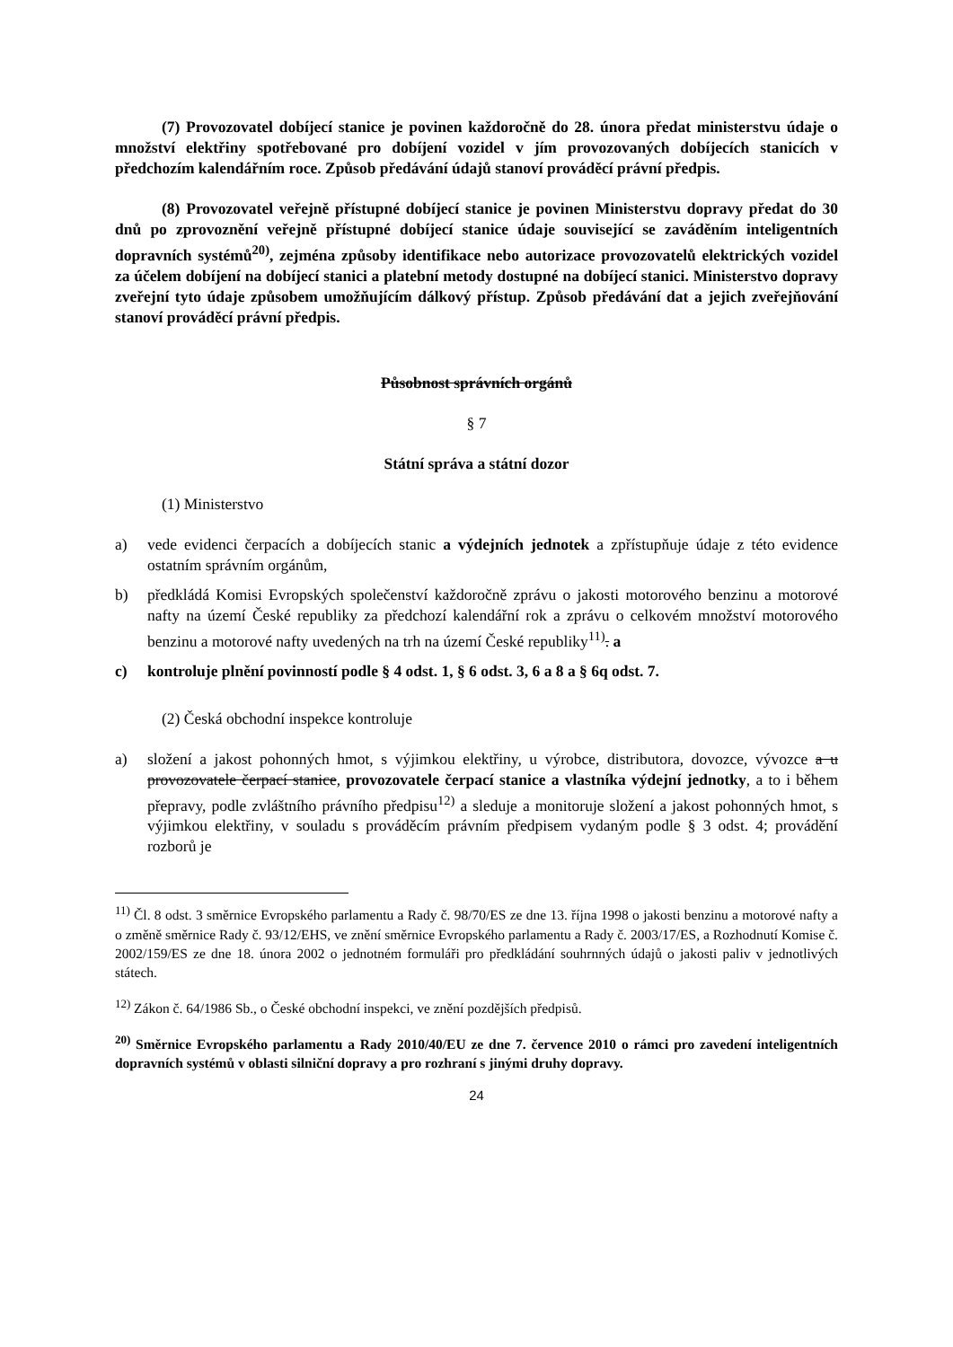(7) Provozovatel dobíjecí stanice je povinen každoročně do 28. února předat ministerstvu údaje o množství elektřiny spotřebované pro dobíjení vozidel v jím provozovaných dobíjecích stanicích v předchozím kalendářním roce. Způsob předávání údajů stanoví prováděcí právní předpis.
(8) Provozovatel veřejně přístupné dobíjecí stanice je povinen Ministerstvu dopravy předat do 30 dnů po zprovoznění veřejně přístupné dobíjecí stanice údaje související se zaváděním inteligentních dopravních systémů<sup>20)</sup>, zejména způsoby identifikace nebo autorizace provozovatelů elektrických vozidel za účelem dobíjení na dobíjecí stanici a platební metody dostupné na dobíjecí stanici. Ministerstvo dopravy zveřejní tyto údaje způsobem umožňujícím dálkový přístup. Způsob předávání dat a jejich zveřejňování stanoví prováděcí právní předpis.
Působnost správních orgánů
§ 7
Státní správa a státní dozor
(1) Ministerstvo
a) vede evidenci čerpacích a dobíjecích stanic a výdejních jednotek a zpřístupňuje údaje z této evidence ostatním správním orgánům,
b) předkládá Komisi Evropských společenství každoročně zprávu o jakosti motorového benzinu a motorové nafty na území České republiky za předchozí kalendářní rok a zprávu o celkovém množství motorového benzinu a motorové nafty uvedených na trh na území České republiky<sup>11)</sup>. a
c) kontroluje plnění povinností podle § 4 odst. 1, § 6 odst. 3, 6 a 8 a § 6q odst. 7.
(2) Česká obchodní inspekce kontroluje
a) složení a jakost pohonných hmot, s výjimkou elektřiny, u výrobce, distributora, dovozce, vývozce a u provozovatele čerpací stanice, provozovatele čerpací stanice a vlastníka výdejní jednotky, a to i během přepravy, podle zvláštního právního předpisu<sup>12)</sup> a sleduje a monitoruje složení a jakost pohonných hmot, s výjimkou elektřiny, v souladu s prováděcím právním předpisem vydaným podle § 3 odst. 4; provádění rozborů je
<sup>11)</sup> Čl. 8 odst. 3 směrnice Evropského parlamentu a Rady č. 98/70/ES ze dne 13. října 1998 o jakosti benzinu a motorové nafty a o změně směrnice Rady č. 93/12/EHS, ve znění směrnice Evropského parlamentu a Rady č. 2003/17/ES, a Rozhodnutí Komise č. 2002/159/ES ze dne 18. února 2002 o jednotném formuláři pro předkládání souhrnných údajů o jakosti paliv v jednotlivých státech.
<sup>12)</sup> Zákon č. 64/1986 Sb., o České obchodní inspekci, ve znění pozdějších předpisů.
<sup>20)</sup> Směrnice Evropského parlamentu a Rady 2010/40/EU ze dne 7. července 2010 o rámci pro zavedení inteligentních dopravních systémů v oblasti silniční dopravy a pro rozhraní s jinými druhy dopravy.
24